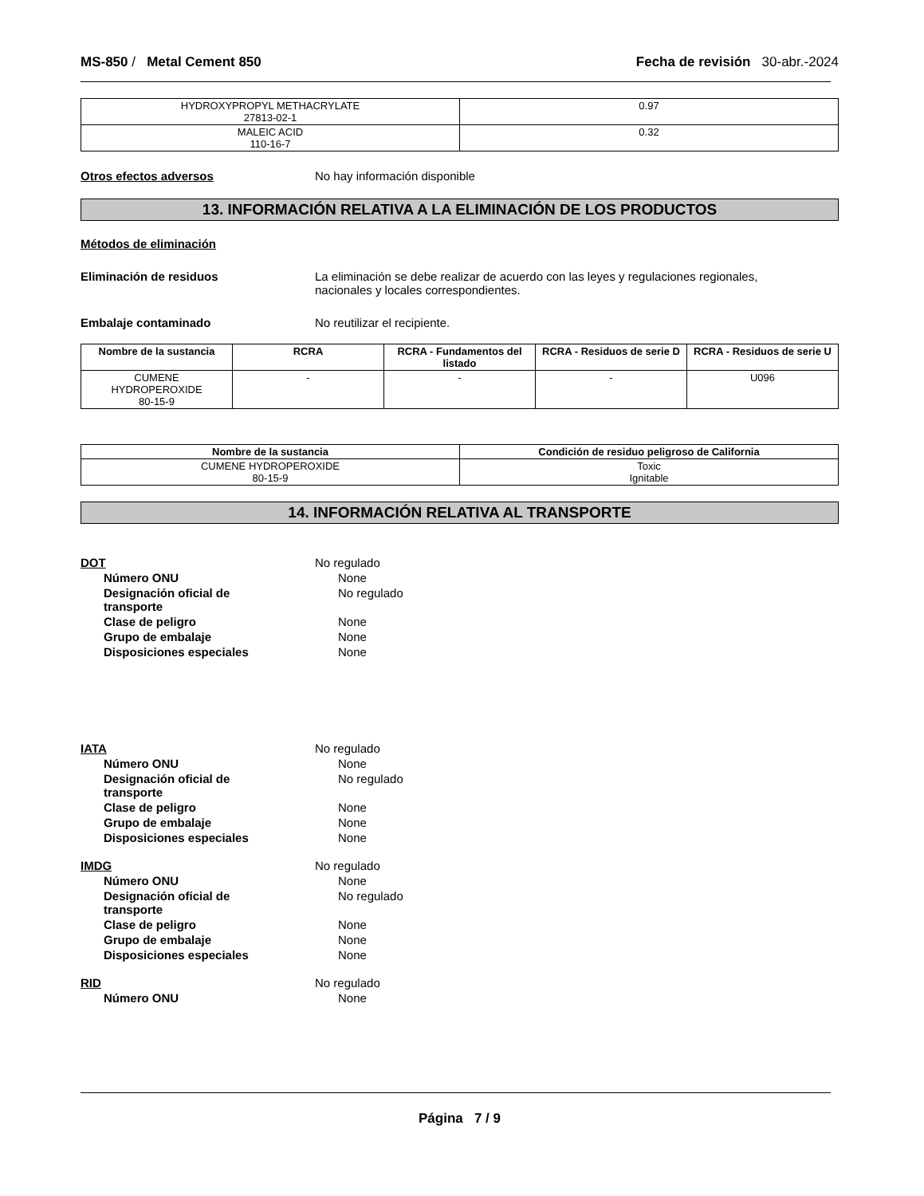MS-850 / Metal Cement 850 Fecha de revisión 30-abr.-2024
| HYDROXYPROPYL METHACRYLATE 27813-02-1 | 0.97 |
| MALEIC ACID 110-16-7 | 0.32 |
Otros efectos adversos No hay información disponible
13. INFORMACIÓN RELATIVA A LA ELIMINACIÓN DE LOS PRODUCTOS
Métodos de eliminación
Eliminación de residuos La eliminación se debe realizar de acuerdo con las leyes y regulaciones regionales,
nacionales y locales correspondientes.
Embalaje contaminado No reutilizar el recipiente.
| Nombre de la sustancia | RCRA | RCRA - Fundamentos del listado | RCRA - Residuos de serie D | RCRA - Residuos de serie U |
| --- | --- | --- | --- | --- |
| CUMENE HYDROPEROXIDE 80-15-9 | - | - | - | U096 |
| Nombre de la sustancia | Condición de residuo peligroso de California |
| --- | --- |
| CUMENE HYDROPEROXIDE 80-15-9 | Toxic Ignitable |
14. INFORMACIÓN RELATIVA AL TRANSPORTE
DOT No regulado
Número ONU None
Designación oficial de
transporte
No regulado
Clase de peligro None
Grupo de embalaje None
Disposiciones especiales None
IATA No regulado
Número ONU None
Designación oficial de
transporte
No regulado
Clase de peligro None
Grupo de embalaje None
Disposiciones especiales None
IMDG No regulado
Número ONU None
Designación oficial de
transporte
No regulado
Clase de peligro None
Grupo de embalaje None
Disposiciones especiales None
RID No regulado
Número ONU None
Página 7 / 9